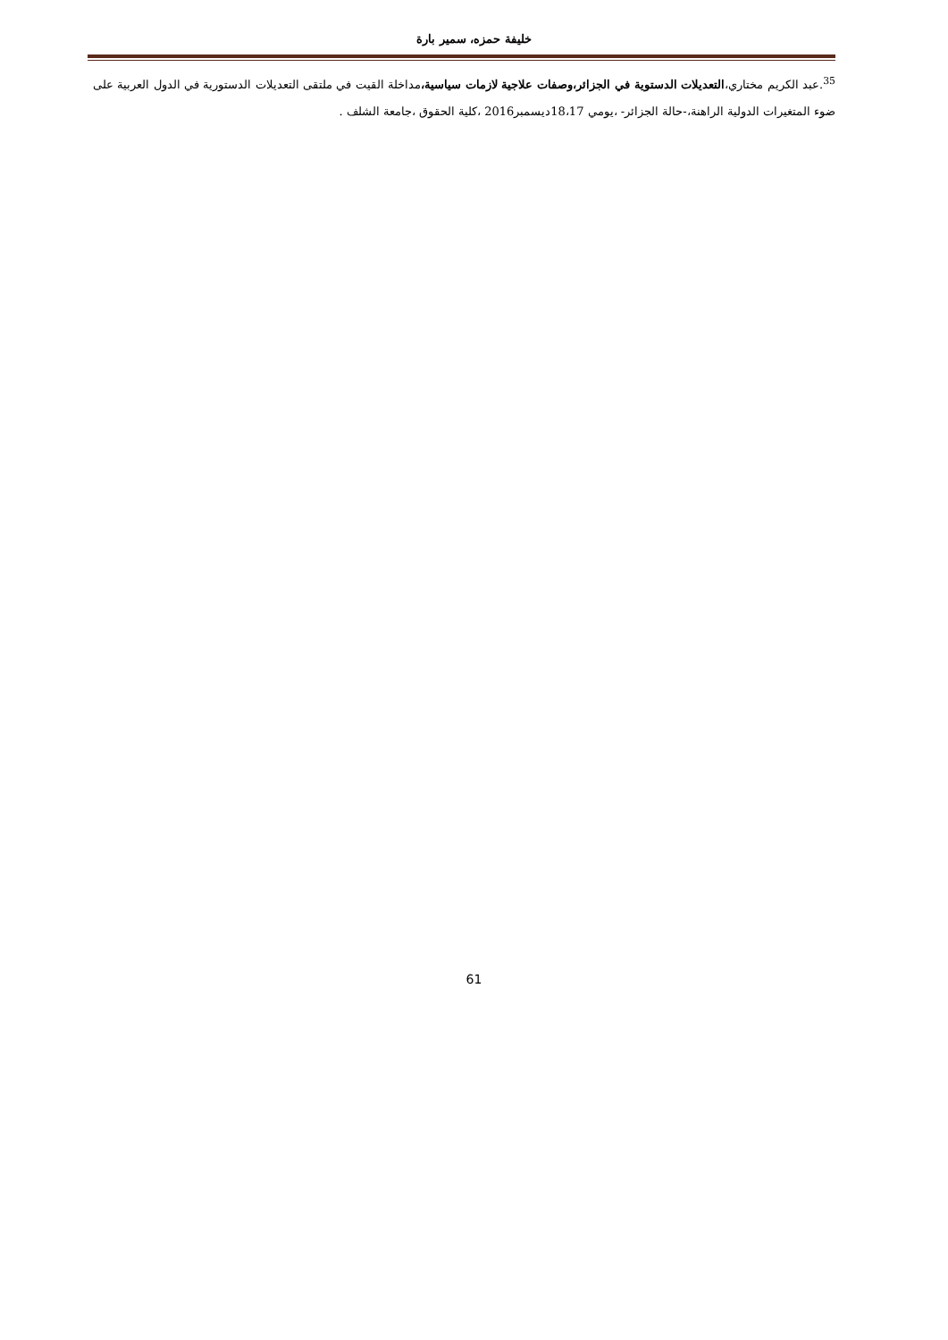خليفة حمزه، سمير بارة
<sup>35</sup>.عبد الكريم مختاري،التعديلات الدستوية في الجزائر،وصفات علاجية لازمات سياسية،مداخلة القيت في ملتقى التعديلات الدستورية في الدول العربية على ضوء المتغيرات الدولية الراهنة،-حالة الجزائر- ،يومي 18،17ديسمبر2016 ،كلية الحقوق ،جامعة الشلف .
61